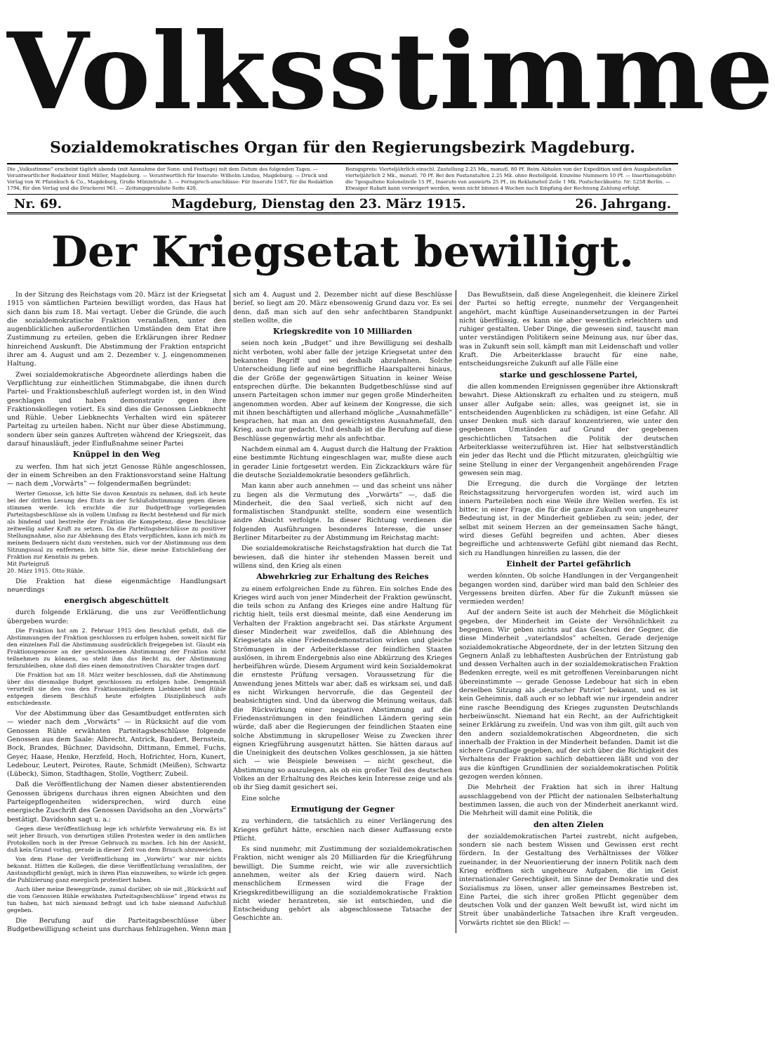Volksstimme
Sozialdemokratisches Organ für den Regierungsbezirk Magdeburg.
Die „Volksstimme“ erscheint täglich abends (mit Ausnahme der Sonn- und Festtage) mit dem Datum des folgenden Tages. — Verantwortlicher Redakteur Emil Müller, Magdeburg. — Verantwortlich für Inserate: Wilhelm Lindau, Magdeburg. — Druck und Verlag von W. Pfannkuch & Co., Magdeburg, Große Münzstraße 3. — Fernsprech-anschlüsse: Für Inserate 1567, für die Redaktion 1794, für den Verlag und die Druckerei 961. — Zeitungspreisliste Seite 420.
Bezugspreis: Vierteljährlich einschl. Zustellung 2.25 Mk., monatl. 80 Pf. Beim Abholen von der Expedition und den Ausgabestellen vierteljährlich 2 Mk., monatl. 70 Pf. Bei den Postanstalten 2.25 Mk. ohne Bestellgeld. Einzelne Nummern 10 Pf. — Insertionsgebühr: die 7gespaltene Kolonelzeile 15 Pf., Inserate von auswärts 25 Pf., im Reklameteil Zeile 1 Mk. Postscheckkonto: Nr. 5258 Berlin. — Etwaiger Rabatt kann verweigert werden, wenn nicht binnen 4 Wochen nach Empfang der Rechnung Zahlung erfolgt.
Nr. 69. Magdeburg, Dienstag den 23. März 1915. 26. Jahrgang.
Der Kriegsetat bewilligt.
In der Sitzung des Reichstags vom 20. März ist der Kriegsetat 1915 von sämtlichen Parteien bewilligt worden, das Haus hat sich dann bis zum 18. Mai vertagt. Ueber die Gründe, die auch die sozialdemokratische Fraktion veranlaßten, unter den augenblicklichen außerordentlichen Umständen dem Etat ihre Zustimmung zu erteilen, geben die Erklärungen ihrer Redner hinreichend Auskunft. Die Abstimmung der Fraktion entspricht ihrer am 4. August und am 2. Dezember v. J. eingenommenen Haltung.
Zwei sozialdemokratische Abgeordnete allerdings haben die Verpflichtung zur einheitlichen Stimmabgabe, die ihnen durch Partei- und Fraktionsbeschluß auferlegt worden ist, in den Wind geschlagen und haben demonstrativ gegen ihre Fraktionskollegen votiert. Es sind dies die Genossen Liebknecht und Rühle. Ueber Liebknechts Verhalten wird ein späterer Parteitag zu urteilen haben. Nicht nur über diese Abstimmung, sondern über sein ganzes Auftreten während der Kriegszeit, das darauf hinausläuft, jeder Einflußnahme seiner Partei
Knüppel in den Weg
zu werfen. Ihm hat sich jetzt Genosse Rühle angeschlossen, der in einem Schreiben an den Fraktionsvorstand seine Haltung — nach dem „Vorwärts“ — folgendermaßen begründet:
Werter Genosse, ich bitte Sie davon Kenntnis zu nehmen, daß ich heute bei der dritten Lesung des Etats in der Schlußabstimmung gegen diesen stimmen werde. Ich erachte die zur Budgetfrage vorliegenden Parteitagsbeschlüsse als in vollem Umfang zu Recht bestehend und für mich als bindend und bestreite der Fraktion die Kompetenz, diese Beschlüsse zeitweilig außer Kraft zu setzen. Da die Parteitagsbeschlüsse zu positiver Stellungnahme, also zur Ablehnung des Etats verpflichten, kann ich mich zu meinem Bedauern nicht dazu verstehen, mich vor der Abstimmung aus dem Sitzungssaal zu entfernen. Ich bitte Sie, diese meine Entschließung der Fraktion zur Kenntnis zu geben.
Mit Parteigruß
20. März 1915. Otto Rühle.
Die Fraktion hat diese eigenmächtige Handlungsart neuerdings
energisch abgeschüttelt
durch folgende Erklärung, die uns zur Veröffentlichung übergeben wurde:
Die Fraktion hat am 2. Februar 1915 den Beschluß gefaßt, daß die Abstimmungen der Fraktion geschlossen zu erfolgen haben, soweit nicht für den einzelnen Fall die Abstimmung ausdrücklich freigegeben ist. Glaubt ein Fraktionsgenosse an der geschlossenen Abstimmung der Fraktion nicht teilnehmen zu können, so steht ihm das Recht zu, der Abstimmung fernzubleiben, ohne daß dies einen demonstrativen Charakter tragen darf.
Die Fraktion hat am 18. März weiter beschlossen, daß die Abstimmung über das diesmalige Budget geschlossen zu erfolgen habe. Demgemäß verurteilt sie den von den Fraktionsmitgliedern Liebknecht und Rühle entgegen diesem Beschluß heute erfolgten Disziplinbruch aufs entschiedenste.
Vor der Abstimmung über das Gesamtbudget entfernten sich — wieder nach dem „Vorwärts“ — in Rücksicht auf die vom Genossen Rühle erwähnten Parteitagsbeschlüsse folgende Genossen aus dem Saale: Albrecht, Antrick, Baudert, Bernstein, Bock, Brandes, Büchner, Davidsohn, Dittmann, Emmel, Fuchs, Geyer, Haase, Henke, Herzfeld, Hoch, Hofrichter, Horn, Kunert, Ledebour, Leutert, Peirotes, Raute, Schmidt (Meißen), Schwartz (Lübeck), Simon, Stadthagen, Stolle, Vogtherr, Zubeil.
Daß die Veröffentlichung der Namen dieser abstentierenden Genossen übrigens durchaus ihren eignen Absichten und den Parteigepflogenheiten widersprechen, wird durch eine energische Zuschrift des Genossen Davidsohn an den „Vorwärts“ bestätigt. Davidsohn sagt u. a.:
Gegen diese Veröffentlichung lege ich schärfste Verwahrung ein. Es ist seit jeher Brauch, von derartigen stillen Protesten weder in den amtlichen Protokollen noch in der Presse Gebrauch zu machen. Ich bin der Ansicht, daß kein Grund vorlag, gerade in dieser Zeit von dem Brauch abzuweichen.
Von dem Plane der Veröffentlichung im „Vorwärts“ war mir nichts bekannt. Hätten die Kollegen, die diese Veröffentlichung veranlaßten, der Anstandspflicht genügt, mich in ihren Plan einzuweihen, so würde ich gegen die Publizierung ganz energisch protestiert haben.
Auch über meine Beweggründe, zumal darüber, ob sie mit „Rücksicht auf die vom Genossen Rühle erwähnten Parteitagsbeschlüsse“ irgend etwas zu tun haben, hat mich niemand befragt und ich habe niemand Aufschluß gegeben.
Die Berufung auf die Parteitagsbeschlüsse über Budgetbewilligung scheint uns durchaus fehlzugehen. Wenn man sich am 4. August und 2. Dezember nicht auf diese Beschlüsse berief, so liegt am 20. März ebensowenig Grund dazu vor. Es sei denn, daß man sich auf den sehr anfechtbaren Standpunkt stellen wollte, die
Kriegskredite von 10 Milliarden
seien noch kein „Budget“ und ihre Bewilligung sei deshalb nicht verboten, wohl aber falle der jetzige Kriegsetat unter den bekannten Begriff und sei deshalb abzulehnen. Solche Unterscheidung liefe auf eine begriffliche Haarspalterei hinaus, die der Größe der gegenwärtigen Situation in keiner Weise entsprechen dürfte. Die bekannten Budgetbeschlüsse sind auf unsern Parteitagen schon immer nur gegen große Minderheiten angenommen worden. Aber auf keinem der Kongresse, die sich mit ihnen beschäftigten und allerhand mögliche „Ausnahmefälle“ besprachen, hat man an den gewichtigsten Ausnahmefall, den Krieg, auch nur gedacht. Und deshalb ist die Berufung auf diese Beschlüsse gegenwärtig mehr als anfechtbar.
Nachdem einmal am 4. August durch die Haltung der Fraktion eine bestimmte Richtung eingeschlagen war, mußte diese auch in gerader Linie fortgesetzt werden. Ein Zickzackkurs wäre für die deutsche Sozialdemokratie besonders gefährlich.
Man kann aber auch annehmen — und das scheint uns näher zu liegen als die Vermutung des „Vorwärts“ —, daß die Minderheit, die den Saal verließ, sich nicht auf den formalistischen Standpunkt stellte, sondern eine wesentlich andre Absicht verfolgte. In dieser Richtung verdienen die folgenden Ausführungen besonderes Interesse, die unser Berliner Mitarbeiter zu der Abstimmung im Reichstag macht:
Die sozialdemokratische Reichstagsfraktion hat durch die Tat bewiesen, daß die hinter ihr stehenden Massen bereit und willens sind, den Krieg als einen
Abwehrkrieg zur Erhaltung des Reiches
zu einem erfolgreichen Ende zu führen. Ein solches Ende des Krieges wird auch von jener Minderheit der Fraktion gewünscht, die teils schon zu Anfang des Krieges eine andre Haltung für richtig hielt, teils erst diesmal meinte, daß eine Aenderung im Verhalten der Fraktion angebracht sei. Das stärkste Argument dieser Minderheit war zweifellos, daß die Ablehnung des Kriegsetats als eine Friedensdemonstration wirken und gleiche Strömungen in der Arbeiterklasse der feindlichen Staaten auslösen, in ihrem Endergebnis also eine Abkürzung des Krieges herbeiführen würde. Diesem Argument wird kein Sozialdemokrat die ernsteste Prüfung versagen. Voraussetzung für die Anwendung jenes Mittels war aber, daß es wirksam sei, und daß es nicht Wirkungen hervorrufe, die das Gegenteil der beabsichtigten sind. Und da überwog die Meinung weitaus, daß die Rückwirkung einer negativen Abstimmung auf die Friedensströmungen in den feindlichen Ländern gering sein würde, daß aber die Regierungen der feindlichen Staaten eine solche Abstimmung in skrupelloser Weise zu Zwecken ihrer eignen Kriegführung ausgenutzt hätten. Sie hätten daraus auf die Uneinigkeit des deutschen Volkes geschlossen, ja sie hätten sich — wie Beispiele beweisen — nicht gescheut, die Abstimmung so auszulegen, als ob ein großer Teil des deutschen Volkes an der Erhaltung des Reiches kein Interesse zeige und als ob ihr Sieg damit gesichert sei.
Eine solche
Ermutigung der Gegner
zu verhindern, die tatsächlich zu einer Verlängerung des Krieges geführt hätte, erschien nach dieser Auffassung erste Pflicht.
Es sind nunmehr, mit Zustimmung der sozialdemokratischen Fraktion, nicht weniger als 20 Milliarden für die Kriegführung bewilligt. Die Summe reicht, wie wir alle zuversichtlich annehmen, weiter als der Krieg dauern wird. Nach menschlichem Ermessen wird die Frage der Kriegskreditbewilligung an die sozialdemokratische Fraktion nicht wieder herantreten, sie ist entschieden, und die Entscheidung gehört als abgeschlossene Tatsache der Geschichte an.
Das Bewußtsein, daß diese Angelegenheit, die kleinere Zirkel der Partei so heftig erregte, nunmehr der Vergangenheit angehört, macht künftige Auseinandersetzungen in der Partei nicht überflüssig, es kann sie aber wesentlich erleichtern und ruhiger gestalten. Ueber Dinge, die gewesen sind, tauscht man unter verständigen Politikern seine Meinung aus, nur über das, was in Zukunft sein soll, kämpft man mit Leidenschaft und voller Kraft. Die Arbeiterklasse braucht für eine nahe, entscheidungsreiche Zukunft auf alle Fälle eine
starke und geschlossene Partei,
die allen kommenden Ereignissen gegenüber ihre Aktionskraft bewahrt. Diese Aktionskraft zu erhalten und zu steigern, muß unser aller Aufgabe sein: alles, was geeignet ist, sie in entscheidenden Augenblicken zu schädigen, ist eine Gefahr. All unser Denken muß sich darauf konzentrieren, wie unter den gegebenen Umständen auf Grund der gegebenen geschichtlichen Tatsachen die Politik der deutschen Arbeiterklasse weiterzuführen ist. Hier hat selbstverständlich ein jeder das Recht und die Pflicht mitzuraten, gleichgültig wie seine Stellung in einer der Vergangenheit angehörenden Frage gewesen sein mag.
Die Erregung, die durch die Vorgänge der letzten Reichstagssitzung hervorgerufen worden ist, wird auch im innern Parteileben noch eine Weile ihre Wellen werfen. Es ist bitter, in einer Frage, die für die ganze Zukunft von ungeheurer Bedeutung ist, in der Minderheit geblieben zu sein; jeder, der selbst mit seinem Herzen an der gemeinsamen Sache hängt, wird dieses Gefühl begreifen und achten. Aber dieses begreifliche und achtenswerte Gefühl gibt niemand das Recht, sich zu Handlungen hinreißen zu lassen, die der
Einheit der Partei gefährlich
werden könnten. Ob solche Handlungen in der Vergangenheit begangen worden sind, darüber wird man bald den Schleier des Vergessens breiten dürfen. Aber für die Zukunft müssen sie vermieden werden!
Auf der andern Seite ist auch der Mehrheit die Möglichkeit gegeben, der Minderheit im Geiste der Versöhnlichkeit zu begegnen. Wir geben nichts auf das Geschrei der Gegner, die diese Minderheit „vaterlandslos“ schelten. Gerade derjenige sozialdemokratische Abgeordnete, der in der letzten Sitzung den Gegnern Anlaß zu lebhaftesten Ausbrüchen der Entrüstung gab und dessen Verhalten auch in der sozialdemokratischen Fraktion Bedenken erregte, weil es mit getroffenen Vereinbarungen nicht übereinstimmte — gerade Genosse Ledebour hat sich in eben derselben Sitzung als „deutscher Patriot“ bekannt, und es ist kein Geheimnis, daß auch er so lebhaft wie nur irgendein andrer eine rasche Beendigung des Krieges zugunsten Deutschlands herbeiwünscht. Niemand hat ein Recht, an der Aufrichtigkeit seiner Erklärung zu zweifeln. Und was von ihm gilt, gilt auch von den andern sozialdemokratischen Abgeordneten, die sich innerhalb der Fraktion in der Minderheit befanden. Damit ist die sichere Grundlage gegeben, auf der sich über die Richtigkeit des Verhaltens der Fraktion sachlich debattieren läßt und von der aus die künftigen Grundlinien der sozialdemokratischen Politik gezogen werden können.
Die Mehrheit der Fraktion hat sich in ihrer Haltung ausschlaggebend von der Pflicht der nationalen Selbsterhaltung bestimmen lassen, die auch von der Minderheit anerkannt wird. Die Mehrheit will damit eine Politik, die
den alten Zielen
der sozialdemokratischen Partei zustrebt, nicht aufgeben, sondern sie nach bestem Wissen und Gewissen erst recht fördern. In der Gestaltung des Verhältnisses der Völker zueinander, in der Neuorientierung der innern Politik nach dem Krieg eröffnen sich ungeheure Aufgaben, die im Geist internationaler Gerechtigkeit, im Sinne der Demokratie und des Sozialismus zu lösen, unser aller gemeinsames Bestreben ist. Eine Partei, die sich ihrer großen Pflicht gegenüber dem deutschen Volk und der ganzen Welt bewußt ist, wird nicht im Streit über unabänderliche Tatsachen ihre Kraft vergeuden. Vorwärts richtet sie den Blick! —